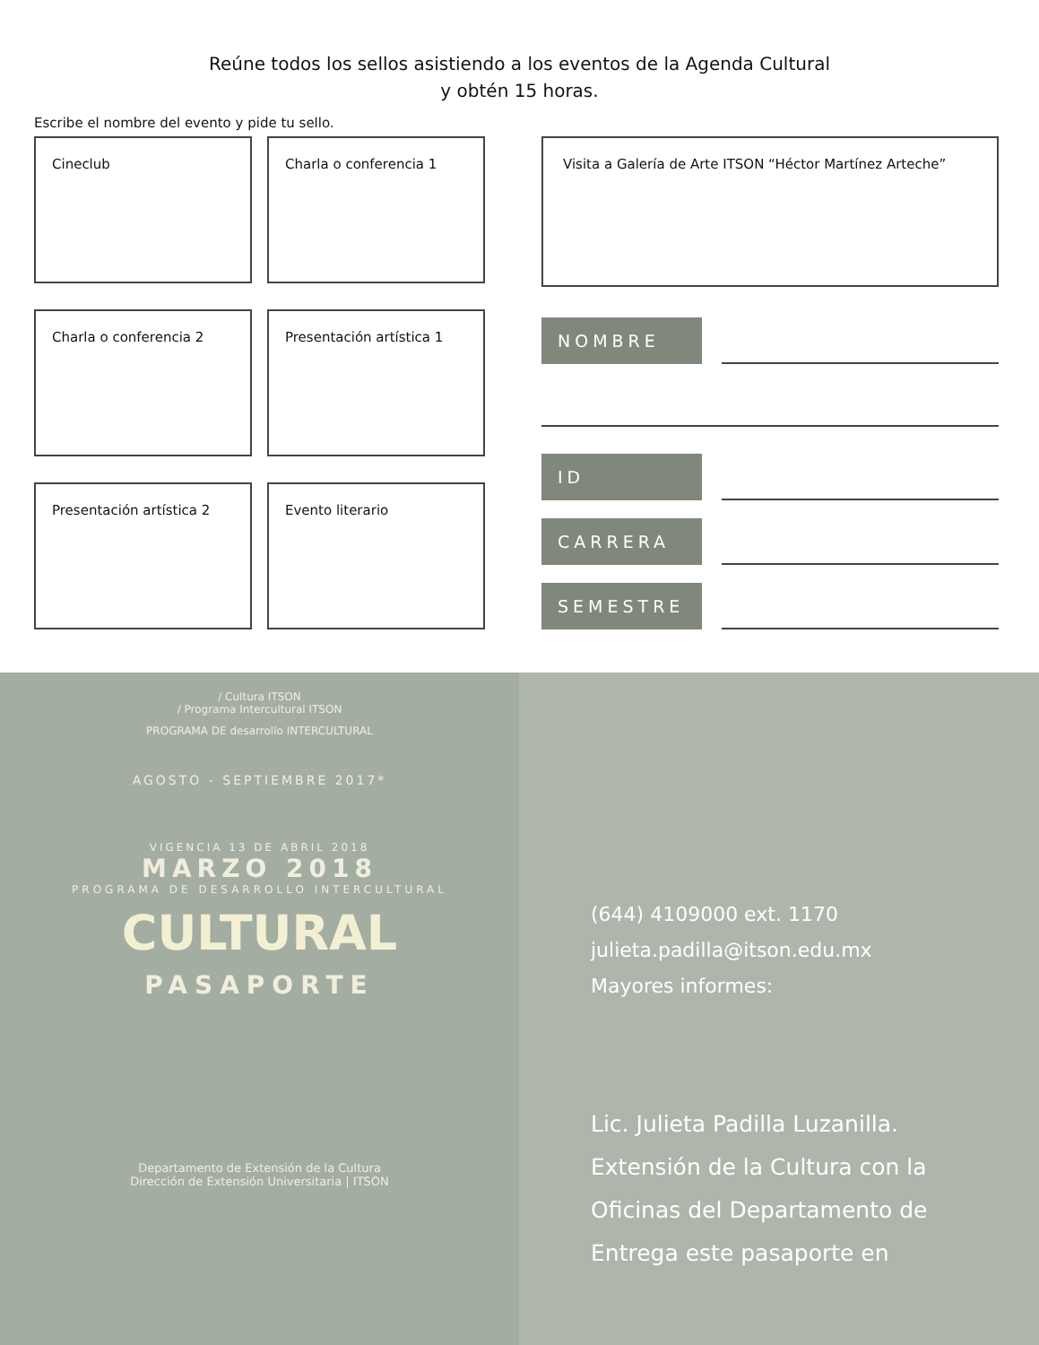Reúne todos los sellos asistiendo a los eventos de la Agenda Cultural
y obtén 15 horas.
Escribe el nombre del evento y pide tu sello.
Cineclub
Charla o conferencia 1
Charla o conferencia 2
Presentación artística 1
Presentación artística 2
Evento literario
Visita a Galería de Arte ITSON “Héctor Martínez Arteche”
NOMBRE
ID
CARRERA
SEMESTRE
/ Cultura ITSON
/ Programa Intercultural ITSON
PROGRAMA DE desarrollo INTERCULTURAL
AGOSTO - SEPTIEMBRE 2017*
VIGENCIA 13 DE ABRIL 2018
MARZO 2018
PROGRAMA DE DESARROLLO INTERCULTURAL
CULTURAL
PASAPORTE
Departamento de Extensión de la Cultura
Dirección de Extensión Universitaria | ITSON
(644) 4109000 ext. 1170
julieta.padilla@itson.edu.mx
Mayores informes:
Lic. Julieta Padilla Luzanilla.
Extensión de la Cultura con la
Oficinas del Departamento de
Entrega este pasaporte en